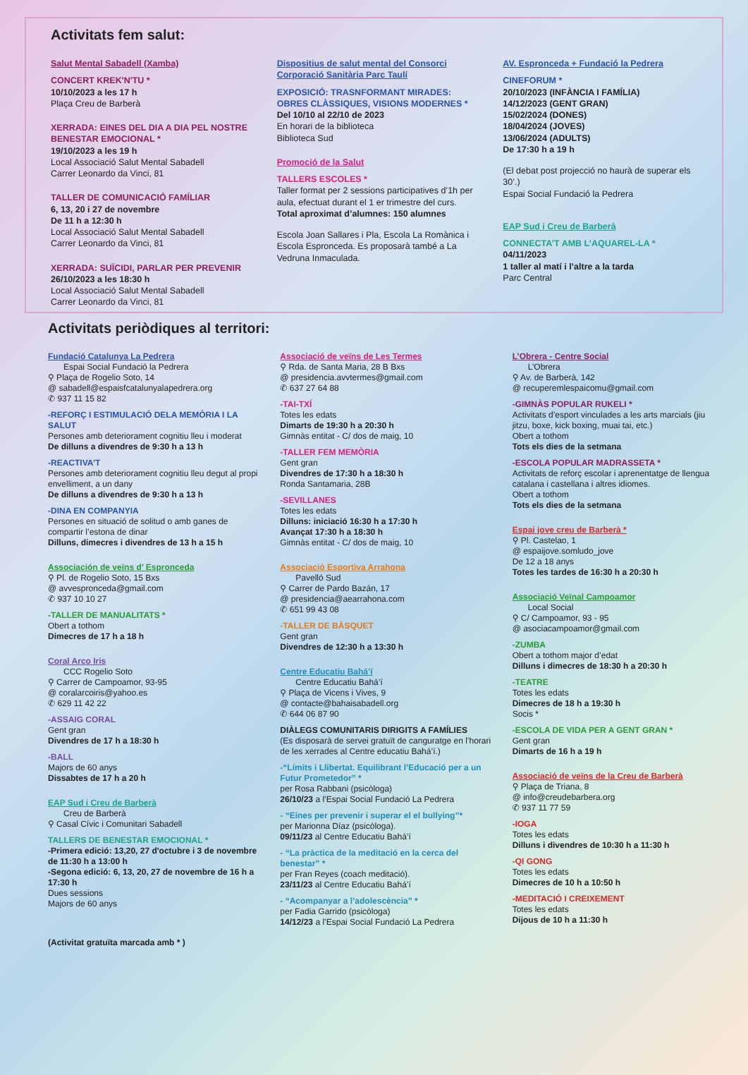Activitats fem salut:
Salut Mental Sabadell (Xamba)
CONCERT KREK'N'TU *
10/10/2023 a les 17 h
Plaça Creu de Barberà
XERRADA: EINES DEL DIA A DIA PEL NOSTRE BENESTAR EMOCIONAL *
19/10/2023 a les 19 h
Local Associació Salut Mental Sabadell
Carrer Leonardo da Vinci, 81
TALLER DE COMUNICACIÓ FAMÍLIAR
6, 13, 20 i 27 de novembre
De 11 h a 12:30 h
Local Associació Salut Mental Sabadell
Carrer Leonardo da Vinci, 81
XERRADA: SUÏCIDI, PARLAR PER PREVENIR
26/10/2023 a les 18:30 h
Local Associació Salut Mental Sabadell
Carrer Leonardo da Vinci, 81
Dispositius de salut mental del Consorci Corporació Sanitària Parc Taulí
EXPOSICIÓ: TRASNFORMANT MIRADES: OBRES CLÀSSIQUES, VISIONS MODERNES *
Del 10/10 al 22/10 de 2023
En horari de la biblioteca
Biblioteca Sud
Promoció de la Salut
TALLERS ESCOLES *
Taller format per 2 sessions participatives d’1h per aula, efectuat durant el 1 er trimestre del curs.
Total aproximat d’alumnes: 150 alumnes
Escola Joan Sallares i Pla, Escola La Romànica i Escola Espronceda. Es proposarà també a La Vedruna Inmaculada.
AV. Espronceda + Fundació la Pedrera
CINEFORUM *
20/10/2023 (INFÀNCIA I FAMÍLIA)
14/12/2023 (GENT GRAN)
15/02/2024 (DONES)
18/04/2024 (JOVES)
13/06/2024 (ADULTS)
De 17:30 h a 19 h
(El debat post projecció no haurà de superar els 30’.)
Espai Social Fundació la Pedrera
EAP Sud i Creu de Barberà
CONNECTA’T AMB L’AQUAREL-LA *
04/11/2023
1 taller al matí i l’altre a la tarda
Parc Central
Activitats periòdiques al territori:
Fundació Catalunya La Pedrera
Espai Social Fundació la Pedrera
⚲ Plaça de Rogelio Soto, 14
@ sabadell@espaisfcatalunyalapedrera.org
✆ 937 11 15 82
-REFORÇ I ESTIMULACIÓ DELA MEMÒRIA I LA SALUT
Persones amb deteriorament cognitiu lleu i moderat
De dilluns a divendres de 9:30 h a 13 h
-REACTIVA’T
Persones amb deteriorament cognitiu lleu degut al propi envelliment, a un dany
De dilluns a divendres de 9:30 h a 13 h
-DINA EN COMPANYIA
Persones en situació de solitud o amb ganes de compartir l’estona de dinar
Dilluns, dimecres i divendres de 13 h a 15 h
Associación de veïns d’ Espronceda
⚲ Pl. de Rogelio Soto, 15 Bxs
@ avvespronceda@gmail.com
✆ 937 10 10 27
-TALLER DE MANUALITATS *
Obert a tothom
Dimecres de 17 h a 18 h
Coral Arco Iris
CCC Rogelio Soto
⚲ Carrer de Campoamor, 93-95
@ coralarcoiris@yahoo.es
✆ 629 11 42 22
-ASSAIG CORAL
Gent gran
Divendres de 17 h a 18:30 h
-BALL
Majors de 60 anys
Dissabtes de 17 h a 20 h
EAP Sud i Creu de Barberà
Creu de Barberà
⚲ Casal Cívic i Comunitari Sabadell
TALLERS DE BENESTAR EMOCIONAL *
-Primera edició: 13,20, 27 d'octubre i 3 de novembre de 11:30 h a 13:00 h
-Segona edició: 6, 13, 20, 27 de novembre de 16 h a 17:30 h
Dues sessions
Majors de 60 anys
(Activitat gratuïta marcada amb * )
Associació de veïns de Les Termes
⚲ Rda. de Santa Maria, 28 B Bxs
@ presidencia.avvtermes@gmail.com
✆ 637 27 64 88
-TAI-TXÍ
Totes les edats
Dimarts de 19:30 h a 20:30 h
Gimnàs entitat - C/ dos de maig, 10
-TALLER FEM MEMÒRIA
Gent gran
Divendres de 17:30 h a 18:30 h
Ronda Santamaria, 28B
-SEVILLANES
Totes les edats
Dilluns: iniciació 16:30 h a 17:30 h
Avançat 17:30 h a 18:30 h
Gimnàs entitat - C/ dos de maig, 10
Associació Esportiva Arrahona
Pavelló Sud
⚲ Carrer de Pardo Bazán, 17
@ presidencia@aearrahona.com
✆ 651 99 43 08
-TALLER DE BÀSQUET
Gent gran
Divendres de 12:30 h a 13:30 h
Centre Educatiu Bahá’í
Centre Educatiu Bahá’í
⚲ Plaça de Vicens i Vives, 9
@ contacte@bahaisabadell.org
✆ 644 06 87 90
DIÀLEGS COMUNITARIS DIRIGITS A FAMÍLIES
(Es disposarà de servei gratuït de canguratge en l’horari de les xerrades al Centre educatiu Bahá’í.)
-“Límits i Llibertat. Equilibrant l’Educació per a un Futur Prometedor” *
per Rosa Rabbani (psicòloga)
26/10/23 a l’Espai Social Fundació La Pedrera
- “Eines per prevenir i superar el el bullying”*
per Marionna Díaz (psicòloga).
09/11/23 al Centre Educatiu Bahá’í
- “La pràctica de la meditació en la cerca del benestar” *
per Fran Reyes (coach meditació).
23/11/23 al Centre Educatiu Bahá’í
- “Acompanyar a l’adolescència” *
per Fadia Garrido (psicòloga)
14/12/23 a l’Espai Social Fundació La Pedrera
L’Obrera - Centre Social
L’Obrera
⚲ Av. de Barberà, 142
@ recuperemlespaicomu@gmail.com
-GIMNÀS POPULAR RUKELI *
Activitats d’esport vinculades a les arts marcials (jiu jitzu, boxe, kick boxing, muai tai, etc.)
Obert a tothom
Tots els dies de la setmana
-ESCOLA POPULAR MADRASSETA *
Activitats de reforç escolar i aprenentatge de llengua catalana i castellana i altres idiomes.
Obert a tothom
Tots els dies de la setmana
Espai jove creu de Barberà *
⚲ Pl. Castelao, 1
@ espaijove.somludo_jove
De 12 a 18 anys
Totes les tardes de 16:30 h a 20:30 h
Associació Veïnal Campoamor
Local Social
⚲ C/ Campoamor, 93 - 95
@ asociacampoamor@gmail.com
-ZUMBA
Obert a tothom major d’edat
Dilluns i dimecres de 18:30 h a 20:30 h
-TEATRE
Totes les edats
Dimecres de 18 h a 19:30 h
Socis *
-ESCOLA DE VIDA PER A GENT GRAN *
Gent gran
Dimarts de 16 h a 19 h
Associació de veïns de la Creu de Barberà
⚲ Plaça de Triana, 8
@ info@creudebarbera.org
✆ 937 11 77 59
-IOGA
Totes les edats
Dilluns i divendres de 10:30 h a 11:30 h
-QI GONG
Totes les edats
Dimecres de 10 h a 10:50 h
-MEDITACIÓ I CREIXEMENT
Totes les edats
Dijous de 10 h a 11:30 h